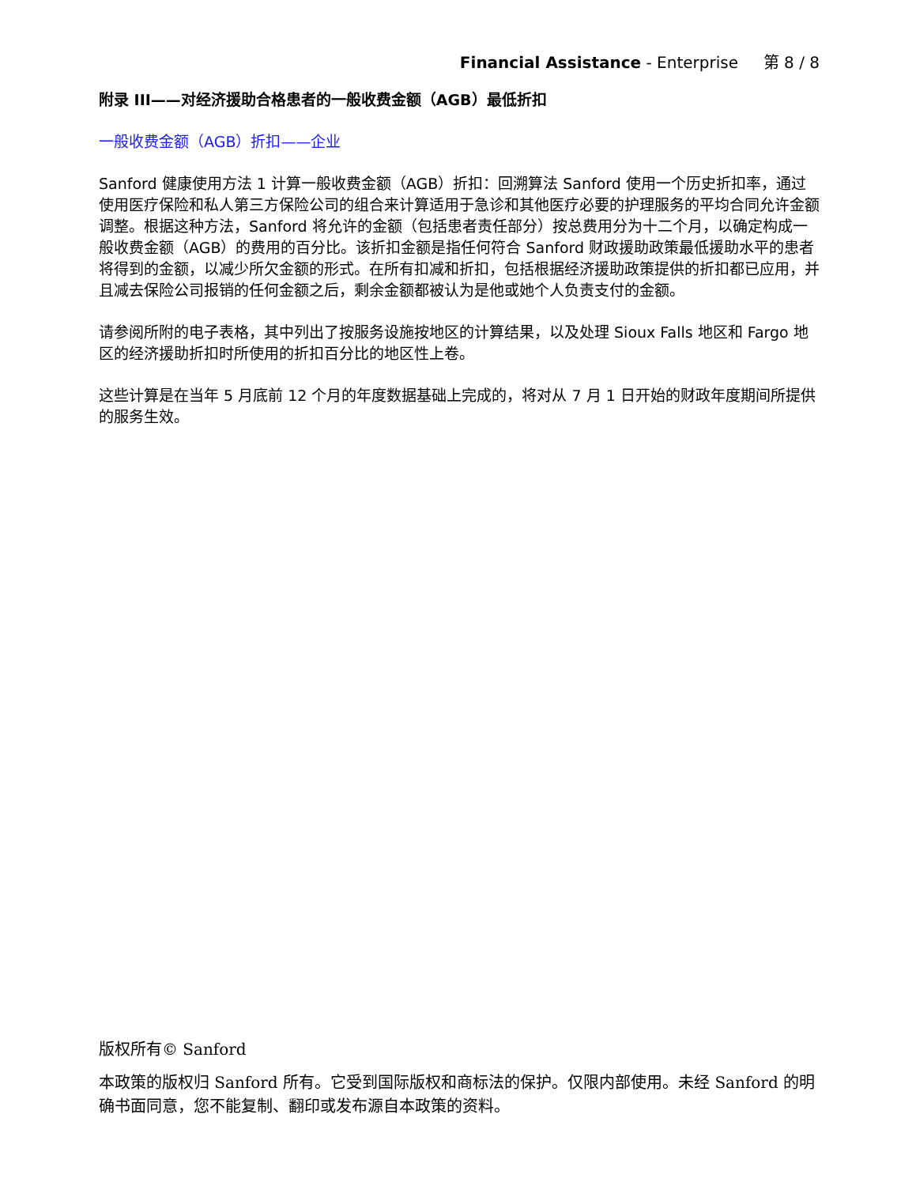Financial Assistance - Enterprise 第 8 / 8
附录 III——对经济援助合格患者的一般收费金额（AGB）最低折扣
一般收费金额（AGB）折扣——企业
Sanford 健康使用方法 1 计算一般收费金额（AGB）折扣：回溯算法 Sanford 使用一个历史折扣率，通过使用医疗保险和私人第三方保险公司的组合来计算适用于急诊和其他医疗必要的护理服务的平均合同允许金额调整。根据这种方法，Sanford 将允许的金额（包括患者责任部分）按总费用分为十二个月，以确定构成一般收费金额（AGB）的费用的百分比。该折扣金额是指任何符合 Sanford 财政援助政策最低援助水平的患者将得到的金额，以减少所欠金额的形式。在所有扣减和折扣，包括根据经济援助政策提供的折扣都已应用，并且减去保险公司报销的任何金额之后，剩余金额都被认为是他或她个人负责支付的金额。
请参阅所附的电子表格，其中列出了按服务设施按地区的计算结果，以及处理 Sioux Falls 地区和 Fargo 地区的经济援助折扣时所使用的折扣百分比的地区性上卷。
这些计算是在当年 5 月底前 12 个月的年度数据基础上完成的，将对从 7 月 1 日开始的财政年度期间所提供的服务生效。
版权所有© Sanford
本政策的版权归 Sanford 所有。它受到国际版权和商标法的保护。仅限内部使用。未经 Sanford 的明确书面同意，您不能复制、翻印或发布源自本政策的资料。